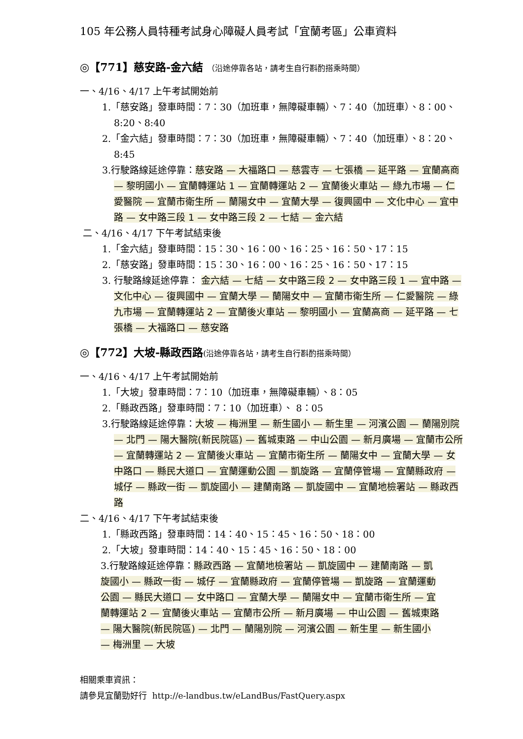105 年公務人員特種考試身心障礙人員考試「宜蘭考區」公車資料
◎【771】慈安路-金六結 （沿途停靠各站，請考生自行斟酌搭乘時間）
一、4/16、4/17 上午考試開始前
1.「慈安路」發車時間：7：30（加班車，無障礙車輛）、7：40（加班車）、8：00、8:20、8:40
2.「金六結」發車時間：7：30（加班車，無障礙車輛）、7：40（加班車）、8：20、8:45
3.行駛路線延途停靠：慈安路 — 大福路口 — 慈雲寺 — 七張橋 — 延平路 — 宜蘭高商 — 黎明國小 — 宜蘭轉運站 1 — 宜蘭轉運站 2 — 宜蘭後火車站 — 綠九市場 — 仁愛醫院 — 宜蘭市衛生所 — 蘭陽女中 — 宜蘭大學 — 復興國中 — 文化中心 — 宜中路 — 女中路三段 1 — 女中路三段 2 — 七結 — 金六結
二、4/16、4/17 下午考試結束後
1.「金六結」發車時間：15：30、16：00、16：25、16：50、17：15
2.「慈安路」發車時間：15：30、16：00、16：25、16：50、17：15
3. 行駛路線延途停靠： 金六結 — 七結 — 女中路三段 2 — 女中路三段 1 — 宜中路 — 文化中心 — 復興國中 — 宜蘭大學 — 蘭陽女中 — 宜蘭市衛生所 — 仁愛醫院 — 綠九市場 — 宜蘭轉運站 2 — 宜蘭後火車站 — 黎明國小 — 宜蘭高商 — 延平路 — 七張橋 — 大福路口 — 慈安路
◎【772】大坡-縣政西路(沿途停靠各站，請考生自行斟酌搭乘時間）
一、4/16、4/17 上午考試開始前
1.「大坡」發車時間：7：10（加班車，無障礙車輛）、8：05
2.「縣政西路」發車時間：7：10（加班車）、 8：05
3.行駛路線延途停靠：大坡 — 梅洲里 — 新生國小 — 新生里 — 河濱公園 — 蘭陽別院 — 北門 — 陽大醫院(新民院區) — 舊城東路 — 中山公園 — 新月廣場 — 宜蘭市公所 — 宜蘭轉運站 2 — 宜蘭後火車站 — 宜蘭市衛生所 — 蘭陽女中 — 宜蘭大學 — 女中路口 — 縣民大道口 — 宜蘭運動公園 — 凱旋路 — 宜蘭停管場 — 宜蘭縣政府 — 城仔 — 縣政一街 — 凱旋國小 — 建蘭南路 — 凱旋國中 — 宜蘭地檢署站 — 縣政西路
二、4/16、4/17 下午考試結束後
1.「縣政西路」發車時間：14：40、15：45、16：50、18：00
2.「大坡」發車時間：14：40、15：45、16：50、18：00
3.行駛路線延途停靠：縣政西路 — 宜蘭地檢署站 — 凱旋國中 — 建蘭南路 — 凱旋國小 — 縣政一街 — 城仔 — 宜蘭縣政府 — 宜蘭停管場 — 凱旋路 — 宜蘭運動公園 — 縣民大道口 — 女中路口 — 宜蘭大學 — 蘭陽女中 — 宜蘭市衛生所 — 宜蘭轉運站 2 — 宜蘭後火車站 — 宜蘭市公所 — 新月廣場 — 中山公園 — 舊城東路 — 陽大醫院(新民院區) — 北門 — 蘭陽別院 — 河濱公園 — 新生里 — 新生國小 — 梅洲里 — 大坡
相關乘車資訊：
請參見宜蘭勁好行 http://e-landbus.tw/eLandBus/FastQuery.aspx